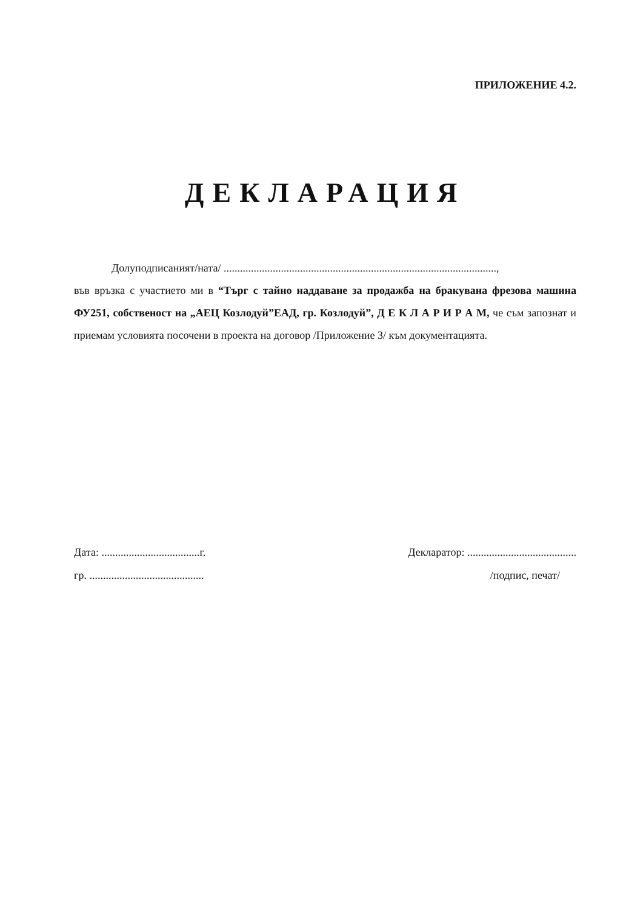ПРИЛОЖЕНИЕ 4.2.
ДЕКЛАРАЦИЯ
Долуподписаният/ната/ ....................................................................................................,
във връзка с участието ми в “Търг с тайно наддаване за продажба на бракувана фрезова машина ФУ251, собственост на „АЕЦ Козлодуй”ЕАД, гр. Козлодуй”, Д Е К Л А Р И Р А М, че съм запознат и приемам условията посочени в проекта на договор /Приложение 3/ към документацията.
Дата: ....................................г.
гр. ..........................................
Декларатор: ........................................
/подпис, печат/